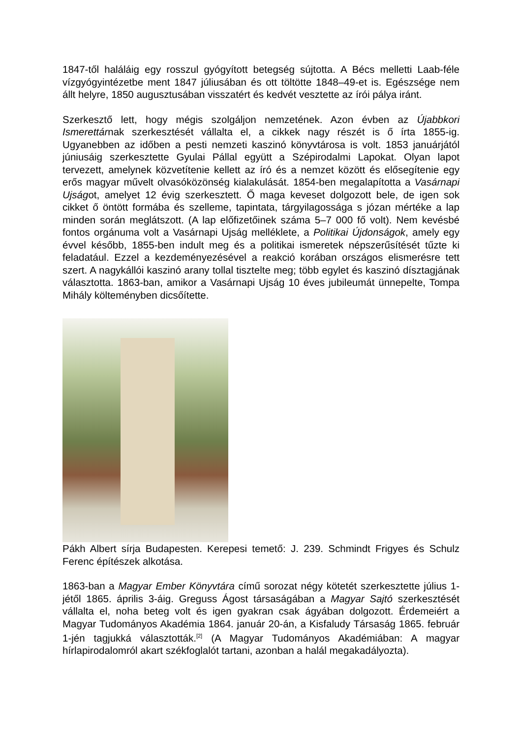1847-től haláláig egy rosszul gyógyított betegség sújtotta. A Bécs melletti Laab-féle vízgyógyintézetbe ment 1847 júliusában és ott töltötte 1848–49-et is. Egészsége nem állt helyre, 1850 augusztusában visszatért és kedvét vesztette az írói pálya iránt.
Szerkesztő lett, hogy mégis szolgáljon nemzetének. Azon évben az Újabbkori Ismerettárnak szerkesztését vállalta el, a cikkek nagy részét is ő írta 1855-ig. Ugyanebben az időben a pesti nemzeti kaszinó könyvtárosa is volt. 1853 januárjától júniusáig szerkesztette Gyulai Pállal együtt a Szépirodalmi Lapokat. Olyan lapot tervezett, amelynek közvetítenie kellett az író és a nemzet között és elősegítenie egy erős magyar művelt olvasóközönség kialakulását. 1854-ben megalapította a Vasárnapi Ujságot, amelyet 12 évig szerkesztett. Ő maga keveset dolgozott bele, de igen sok cikket ő öntött formába és szelleme, tapintata, tárgyilagossága s józan mértéke a lap minden során meglátszott. (A lap előfizetőinek száma 5–7 000 fő volt). Nem kevésbé fontos orgánuma volt a Vasárnapi Ujság melléklete, a Politikai Újdonságok, amely egy évvel később, 1855-ben indult meg és a politikai ismeretek népszerűsítését tűzte ki feladatául. Ezzel a kezdeményezésével a reakció korában országos elismerésre tett szert. A nagykállói kaszinó arany tollal tisztelte meg; több egylet és kaszinó dísztagjának választotta. 1863-ban, amikor a Vasárnapi Ujság 10 éves jubileumát ünnepelte, Tompa Mihály költeményben dicsőítette.
Pákh Albert sírja Budapesten. Kerepesi temető: J. 239. Schmindt Frigyes és Schulz Ferenc építészek alkotása.
1863-ban a Magyar Ember Könyvtára című sorozat négy kötetét szerkesztette július 1-jétől 1865. április 3-áig. Greguss Ágost társaságában a Magyar Sajtó szerkesztését vállalta el, noha beteg volt és igen gyakran csak ágyában dolgozott. Érdemeiért a Magyar Tudományos Akadémia 1864. január 20-án, a Kisfaludy Társaság 1865. február 1-jén tagjukká választották.<sup>[2]</sup> (A Magyar Tudományos Akadémiában: A magyar hírlapirodalomról akart székfoglalót tartani, azonban a halál megakadályozta).